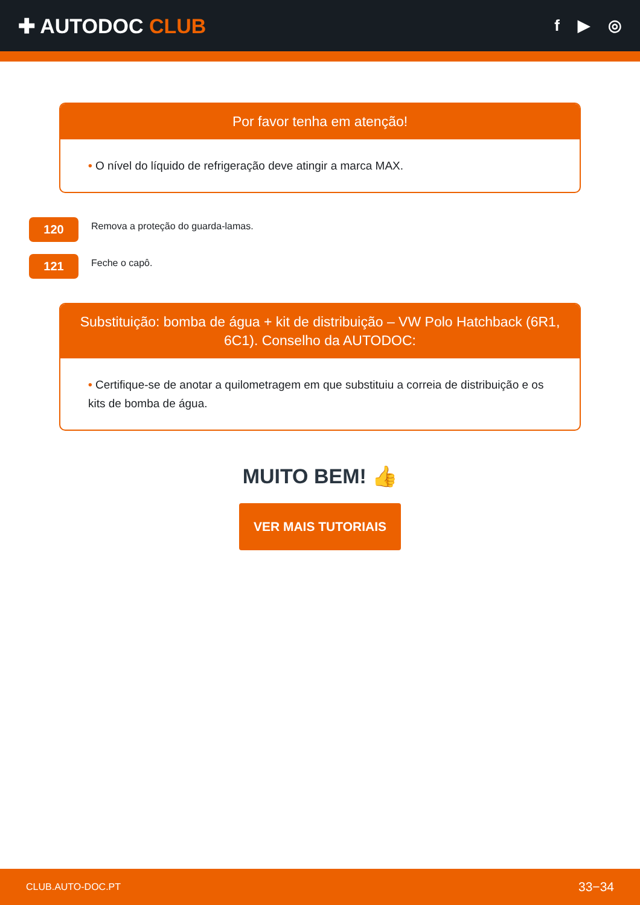✚ AUTODOC CLUB
f ▶ ◎
Por favor tenha em atenção!
• O nível do líquido de refrigeração deve atingir a marca MAX.
120
Remova a proteção do guarda-lamas.
121
Feche o capô.
Substituição: bomba de água + kit de distribuição – VW Polo Hatchback (6R1, 6C1). Conselho da AUTODOC:
• Certifique-se de anotar a quilometragem em que substituiu a correia de distribuição e os kits de bomba de água.
MUITO BEM! 👍
VER MAIS TUTORIAIS
CLUB.AUTO-DOC.PT 33−34